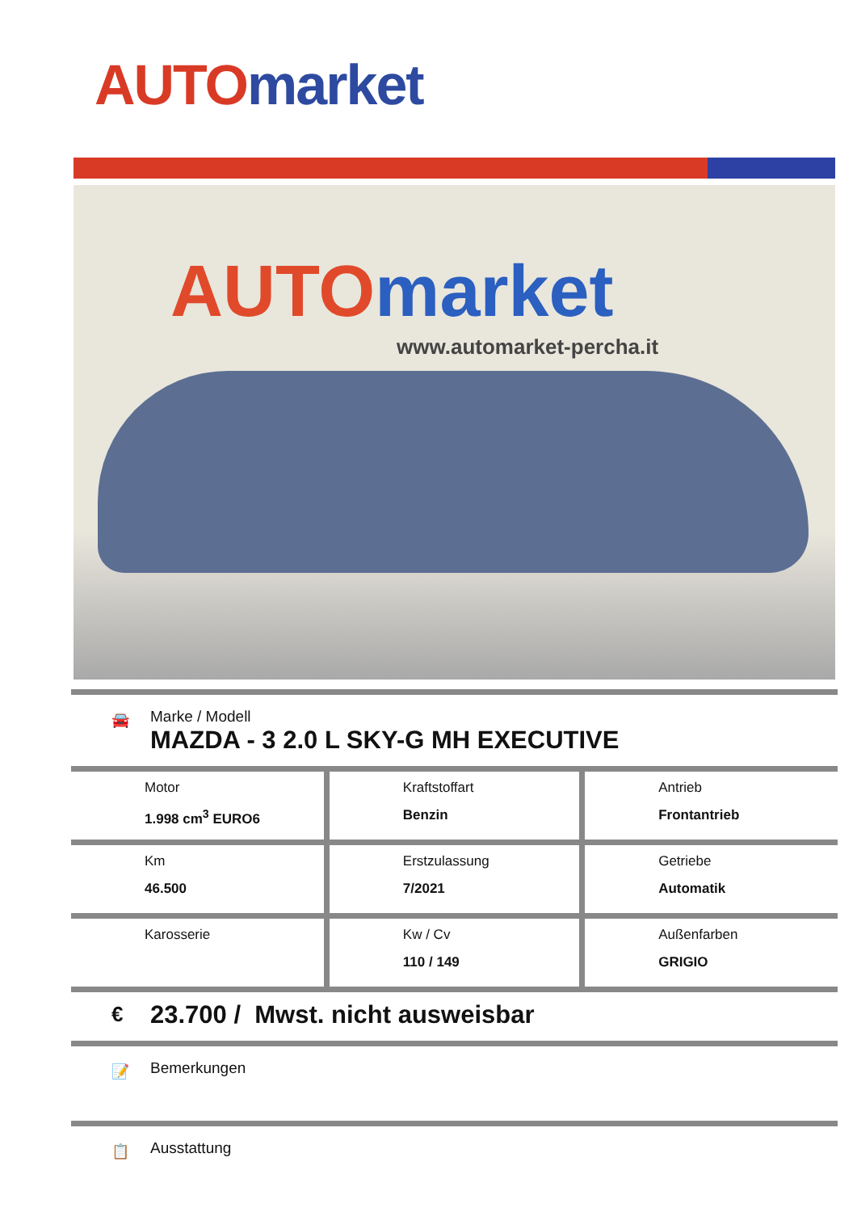AUTO market
AUTOmarket
www.automarket-percha.it
🚘
Marke / Modell
MAZDA - 3 2.0 L SKY-G MH EXECUTIVE
| Motor 1.998 cm<sup>3</sup> EURO6 | Kraftstoffart Benzin | Antrieb Frontantrieb |
| Km 46.500 | Erstzulassung 7/2021 | Getriebe Automatik |
| Karosserie | Kw / Cv 110 / 149 | Außenfarben GRIGIO |
€
23.700 / Mwst. nicht ausweisbar
📝
Bemerkungen
📋
Ausstattung